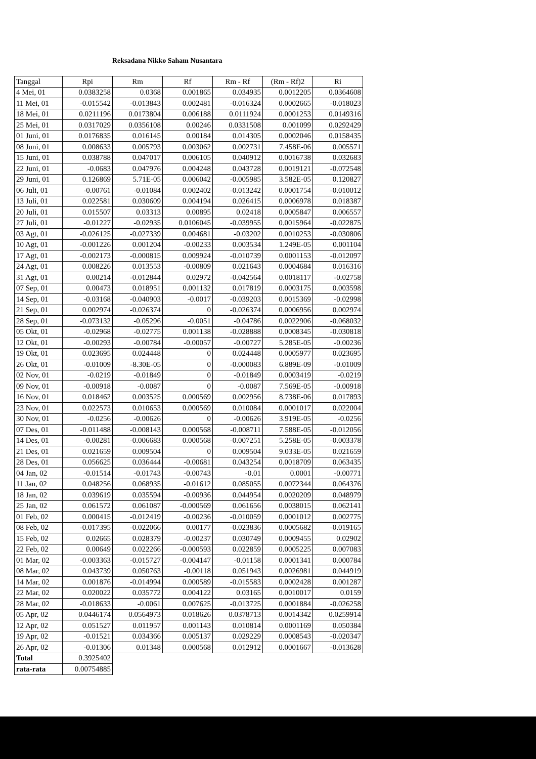Reksadana Nikko Saham Nusantara
| Tanggal | Rpi | Rm | Rf | Rm - Rf | (Rm - Rf)2 | Ri |
| --- | --- | --- | --- | --- | --- | --- |
| 4 Mei, 01 | 0.0383258 | 0.0368 | 0.001865 | 0.034935 | 0.0012205 | 0.0364608 |
| 11 Mei, 01 | -0.015542 | -0.013843 | 0.002481 | -0.016324 | 0.0002665 | -0.018023 |
| 18 Mei, 01 | 0.0211196 | 0.0173804 | 0.006188 | 0.0111924 | 0.0001253 | 0.0149316 |
| 25 Mei, 01 | 0.0317029 | 0.0356108 | 0.00246 | 0.0331508 | 0.001099 | 0.0292429 |
| 01 Juni, 01 | 0.0176835 | 0.016145 | 0.00184 | 0.014305 | 0.0002046 | 0.0158435 |
| 08 Juni, 01 | 0.008633 | 0.005793 | 0.003062 | 0.002731 | 7.458E-06 | 0.005571 |
| 15 Juni, 01 | 0.038788 | 0.047017 | 0.006105 | 0.040912 | 0.0016738 | 0.032683 |
| 22 Juni, 01 | -0.0683 | 0.047976 | 0.004248 | 0.043728 | 0.0019121 | -0.072548 |
| 29 Juni, 01 | 0.126869 | 5.71E-05 | 0.006042 | -0.005985 | 3.582E-05 | 0.120827 |
| 06 Juli, 01 | -0.00761 | -0.01084 | 0.002402 | -0.013242 | 0.0001754 | -0.010012 |
| 13 Juli, 01 | 0.022581 | 0.030609 | 0.004194 | 0.026415 | 0.0006978 | 0.018387 |
| 20 Juli, 01 | 0.015507 | 0.03313 | 0.00895 | 0.02418 | 0.0005847 | 0.006557 |
| 27 Juli, 01 | -0.01227 | -0.02935 | 0.0106045 | -0.039955 | 0.0015964 | -0.022875 |
| 03 Agt, 01 | -0.026125 | -0.027339 | 0.004681 | -0.03202 | 0.0010253 | -0.030806 |
| 10 Agt, 01 | -0.001226 | 0.001204 | -0.00233 | 0.003534 | 1.249E-05 | 0.001104 |
| 17 Agt, 01 | -0.002173 | -0.000815 | 0.009924 | -0.010739 | 0.0001153 | -0.012097 |
| 24 Agt, 01 | 0.008226 | 0.013553 | -0.00809 | 0.021643 | 0.0004684 | 0.016316 |
| 31 Agt, 01 | 0.00214 | -0.012844 | 0.02972 | -0.042564 | 0.0018117 | -0.02758 |
| 07 Sep, 01 | 0.00473 | 0.018951 | 0.001132 | 0.017819 | 0.0003175 | 0.003598 |
| 14 Sep, 01 | -0.03168 | -0.040903 | -0.0017 | -0.039203 | 0.0015369 | -0.02998 |
| 21 Sep, 01 | 0.002974 | -0.026374 | 0 | -0.026374 | 0.0006956 | 0.002974 |
| 28 Sep, 01 | -0.073132 | -0.05296 | -0.0051 | -0.04786 | 0.0022906 | -0.068032 |
| 05 Okt, 01 | -0.02968 | -0.02775 | 0.001138 | -0.028888 | 0.0008345 | -0.030818 |
| 12 Okt, 01 | -0.00293 | -0.00784 | -0.00057 | -0.00727 | 5.285E-05 | -0.00236 |
| 19 Okt, 01 | 0.023695 | 0.024448 | 0 | 0.024448 | 0.0005977 | 0.023695 |
| 26 Okt, 01 | -0.01009 | -8.30E-05 | 0 | -0.000083 | 6.889E-09 | -0.01009 |
| 02 Nov, 01 | -0.0219 | -0.01849 | 0 | -0.01849 | 0.0003419 | -0.0219 |
| 09 Nov, 01 | -0.00918 | -0.0087 | 0 | -0.0087 | 7.569E-05 | -0.00918 |
| 16 Nov, 01 | 0.018462 | 0.003525 | 0.000569 | 0.002956 | 8.738E-06 | 0.017893 |
| 23 Nov, 01 | 0.022573 | 0.010653 | 0.000569 | 0.010084 | 0.0001017 | 0.022004 |
| 30 Nov, 01 | -0.0256 | -0.00626 | 0 | -0.00626 | 3.919E-05 | -0.0256 |
| 07 Des, 01 | -0.011488 | -0.008143 | 0.000568 | -0.008711 | 7.588E-05 | -0.012056 |
| 14 Des, 01 | -0.00281 | -0.006683 | 0.000568 | -0.007251 | 5.258E-05 | -0.003378 |
| 21 Des, 01 | 0.021659 | 0.009504 | 0 | 0.009504 | 9.033E-05 | 0.021659 |
| 28 Des, 01 | 0.056625 | 0.036444 | -0.00681 | 0.043254 | 0.0018709 | 0.063435 |
| 04 Jan, 02 | -0.01514 | -0.01743 | -0.00743 | -0.01 | 0.0001 | -0.00771 |
| 11 Jan, 02 | 0.048256 | 0.068935 | -0.01612 | 0.085055 | 0.0072344 | 0.064376 |
| 18 Jan, 02 | 0.039619 | 0.035594 | -0.00936 | 0.044954 | 0.0020209 | 0.048979 |
| 25 Jan, 02 | 0.061572 | 0.061087 | -0.000569 | 0.061656 | 0.0038015 | 0.062141 |
| 01 Feb, 02 | 0.000415 | -0.012419 | -0.00236 | -0.010059 | 0.0001012 | 0.002775 |
| 08 Feb, 02 | -0.017395 | -0.022066 | 0.00177 | -0.023836 | 0.0005682 | -0.019165 |
| 15 Feb, 02 | 0.02665 | 0.028379 | -0.00237 | 0.030749 | 0.0009455 | 0.02902 |
| 22 Feb, 02 | 0.00649 | 0.022266 | -0.000593 | 0.022859 | 0.0005225 | 0.007083 |
| 01 Mar, 02 | -0.003363 | -0.015727 | -0.004147 | -0.01158 | 0.0001341 | 0.000784 |
| 08 Mar, 02 | 0.043739 | 0.050763 | -0.00118 | 0.051943 | 0.0026981 | 0.044919 |
| 14 Mar, 02 | 0.001876 | -0.014994 | 0.000589 | -0.015583 | 0.0002428 | 0.001287 |
| 22 Mar, 02 | 0.020022 | 0.035772 | 0.004122 | 0.03165 | 0.0010017 | 0.0159 |
| 28 Mar, 02 | -0.018633 | -0.0061 | 0.007625 | -0.013725 | 0.0001884 | -0.026258 |
| 05 Apr, 02 | 0.0446174 | 0.0564973 | 0.018626 | 0.0378713 | 0.0014342 | 0.0259914 |
| 12 Apr, 02 | 0.051527 | 0.011957 | 0.001143 | 0.010814 | 0.0001169 | 0.050384 |
| 19 Apr, 02 | -0.01521 | 0.034366 | 0.005137 | 0.029229 | 0.0008543 | -0.020347 |
| 26 Apr, 02 | -0.01306 | 0.01348 | 0.000568 | 0.012912 | 0.0001667 | -0.013628 |
| Total | 0.3925402 | | | | | |
| rata-rata | 0.00754885 | | | | | |